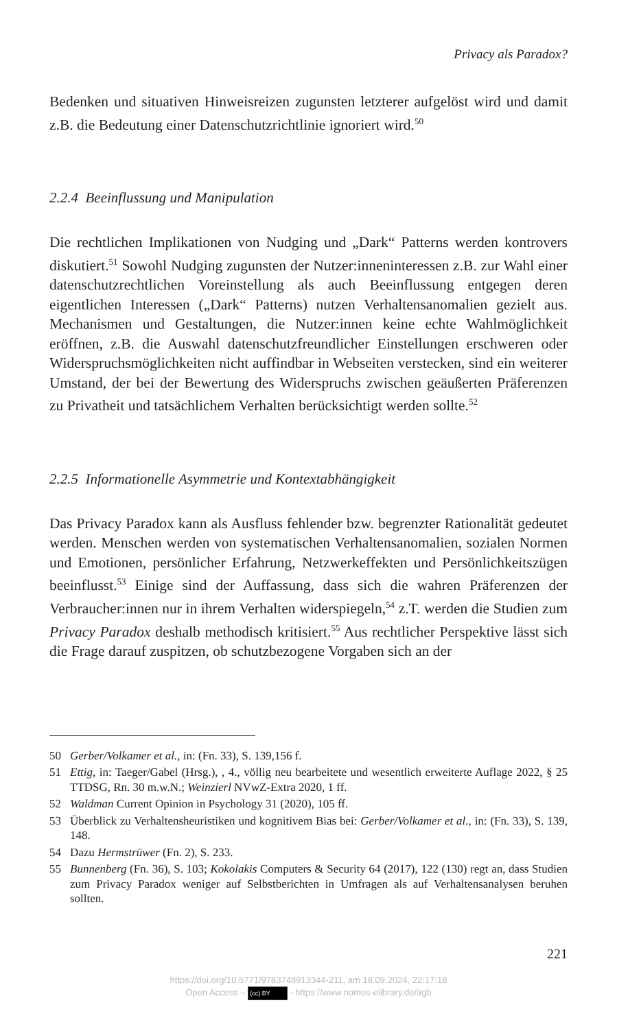Privacy als Paradox?
Bedenken und situativen Hinweisreizen zugunsten letzterer aufgelöst wird und damit z.B. die Bedeutung einer Datenschutzrichtlinie ignoriert wird.<sup>50</sup>
2.2.4 Beeinflussung und Manipulation
Die rechtlichen Implikationen von Nudging und „Dark“ Patterns werden kontrovers diskutiert.<sup>51</sup> Sowohl Nudging zugunsten der Nutzer:innenin­teressen z.B. zur Wahl einer datenschutzrechtlichen Voreinstellung als auch Beeinflussung entgegen deren eigentlichen Interessen („Dark“ Pat­terns) nutzen Verhaltensanomalien gezielt aus. Mechanismen und Gestal­tungen, die Nutzer:innen keine echte Wahlmöglichkeit eröffnen, z.B. die Auswahl datenschutzfreundlicher Einstellungen erschweren oder Wider­spruchsmöglichkeiten nicht auffindbar in Webseiten verstecken, sind ein weiterer Umstand, der bei der Bewertung des Widerspruchs zwischen geäußerten Präferenzen zu Privatheit und tatsächlichem Verhalten berück­sichtigt werden sollte.<sup>52</sup>
2.2.5 Informationelle Asymmetrie und Kontextabhängigkeit
Das Privacy Paradox kann als Ausfluss fehlender bzw. begrenzter Rationa­lität gedeutet werden. Menschen werden von systematischen Verhaltens­anomalien, sozialen Normen und Emotionen, persönlicher Erfahrung, Netzwerkeffekten und Persönlichkeitszügen beeinflusst.<sup>53</sup> Einige sind der Auffassung, dass sich die wahren Präferenzen der Verbraucher:innen nur in ihrem Verhalten widerspiegeln,<sup>54</sup> z.T. werden die Studien zum Privacy Paradox deshalb methodisch kritisiert.<sup>55</sup> Aus rechtlicher Perspektive lässt sich die Frage darauf zuspitzen, ob schutzbezogene Vorgaben sich an der
50 Gerber/Volkamer et al., in: (Fn. 33), S. 139,156 f.
51 Ettig, in: Taeger/Gabel (Hrsg.), , 4., völlig neu bearbeitete und wesentlich erwei­terte Auflage 2022, § 25 TTDSG, Rn. 30 m.w.N.; Weinzierl NVwZ-Extra 2020, 1 ff.
52 Waldman Current Opinion in Psychology 31 (2020), 105 ff.
53 Überblick zu Verhaltensheuristiken und kognitivem Bias bei: Gerber/Volkamer et al., in: (Fn. 33), S. 139, 148.
54 Dazu Hermstrüwer (Fn. 2), S. 233.
55 Bunnenberg (Fn. 36), S. 103; Kokolakis Computers & Security 64 (2017), 122 (130) regt an, dass Studien zum Privacy Paradox weniger auf Selbstberichten in Umfra­gen als auf Verhaltensanalysen beruhen sollten.
221
https://doi.org/10.5771/9783748913344-211, am 18.09.2024, 22:17:18
Open Access – (cc) BY - https://www.nomos-elibrary.de/agb